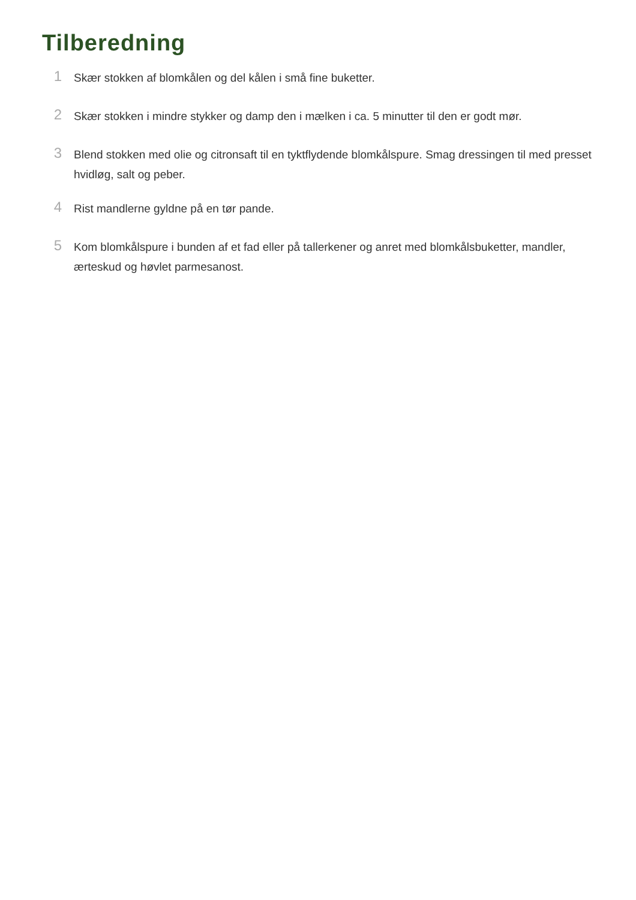Tilberedning
1
Skær stokken af blomkålen og del kålen i små fine buketter.
2
Skær stokken i mindre stykker og damp den i mælken i ca. 5 minutter til den er godt mør.
3
Blend stokken med olie og citronsaft til en tyktflydende blomkålspure. Smag dressingen til med presset hvidløg, salt og peber.
4
Rist mandlerne gyldne på en tør pande.
5
Kom blomkålspure i bunden af et fad eller på tallerkener og anret med blomkålsbuketter, mandler, ærteskud og høvlet parmesanost.